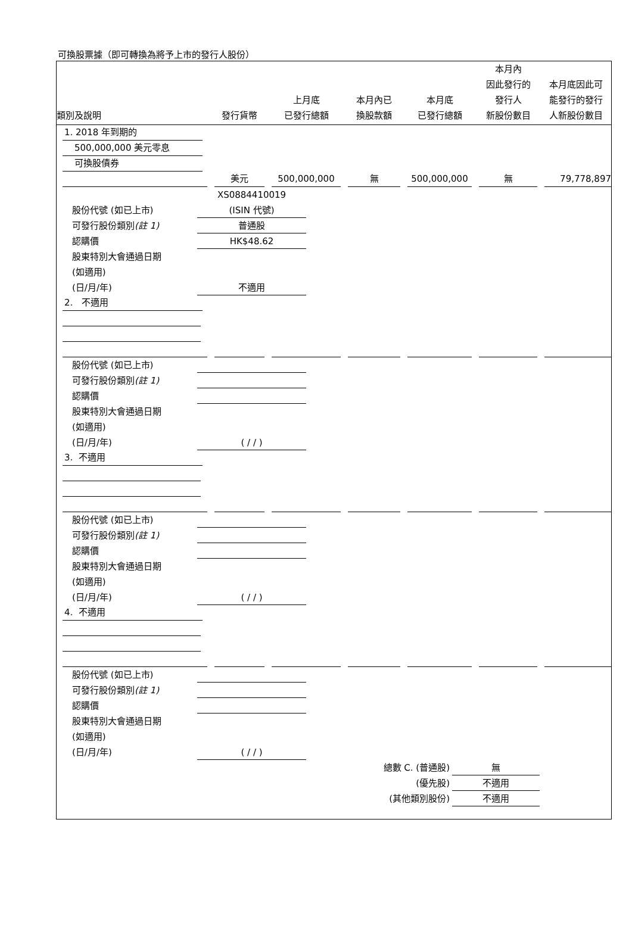可換股票據（即可轉換為將予上市的發行人股份）
| 類別及說明 | 發行貨幣 | 上月底 已發行總額 | 本月內已 換股款額 | 本月底 已發行總額 | 本月內 因此發行的 發行人 新股份數目 | 本月底因此可 能發行的發行 人新股份數目 |
1. 2018 年到期的
500,000,000 美元零息
可換股債券
| | 美元 | 500,000,000 | 無 | 500,000,000 | 無 | 79,778,897 |
XS0884410019
股份代號 (如已上市) (ISIN 代號)
可發行股份類別(註 1) 普通股
認購價 HK$48.62
股東特別大會通過日期
(如適用)
(日/月/年) 不適用
2. 不適用
股份代號 (如已上市)
可發行股份類別(註 1)
認購價
股東特別大會通過日期
(如適用)
(日/月/年) ( / / )
3. 不適用
股份代號 (如已上市)
可發行股份類別(註 1)
認購價
股東特別大會通過日期
(如適用)
(日/月/年) ( / / )
4. 不適用
股份代號 (如已上市)
可發行股份類別(註 1)
認購價
股東特別大會通過日期
(如適用)
(日/月/年) ( / / )
總數 C. (普通股) 無
(優先股) 不適用
(其他類別股份) 不適用